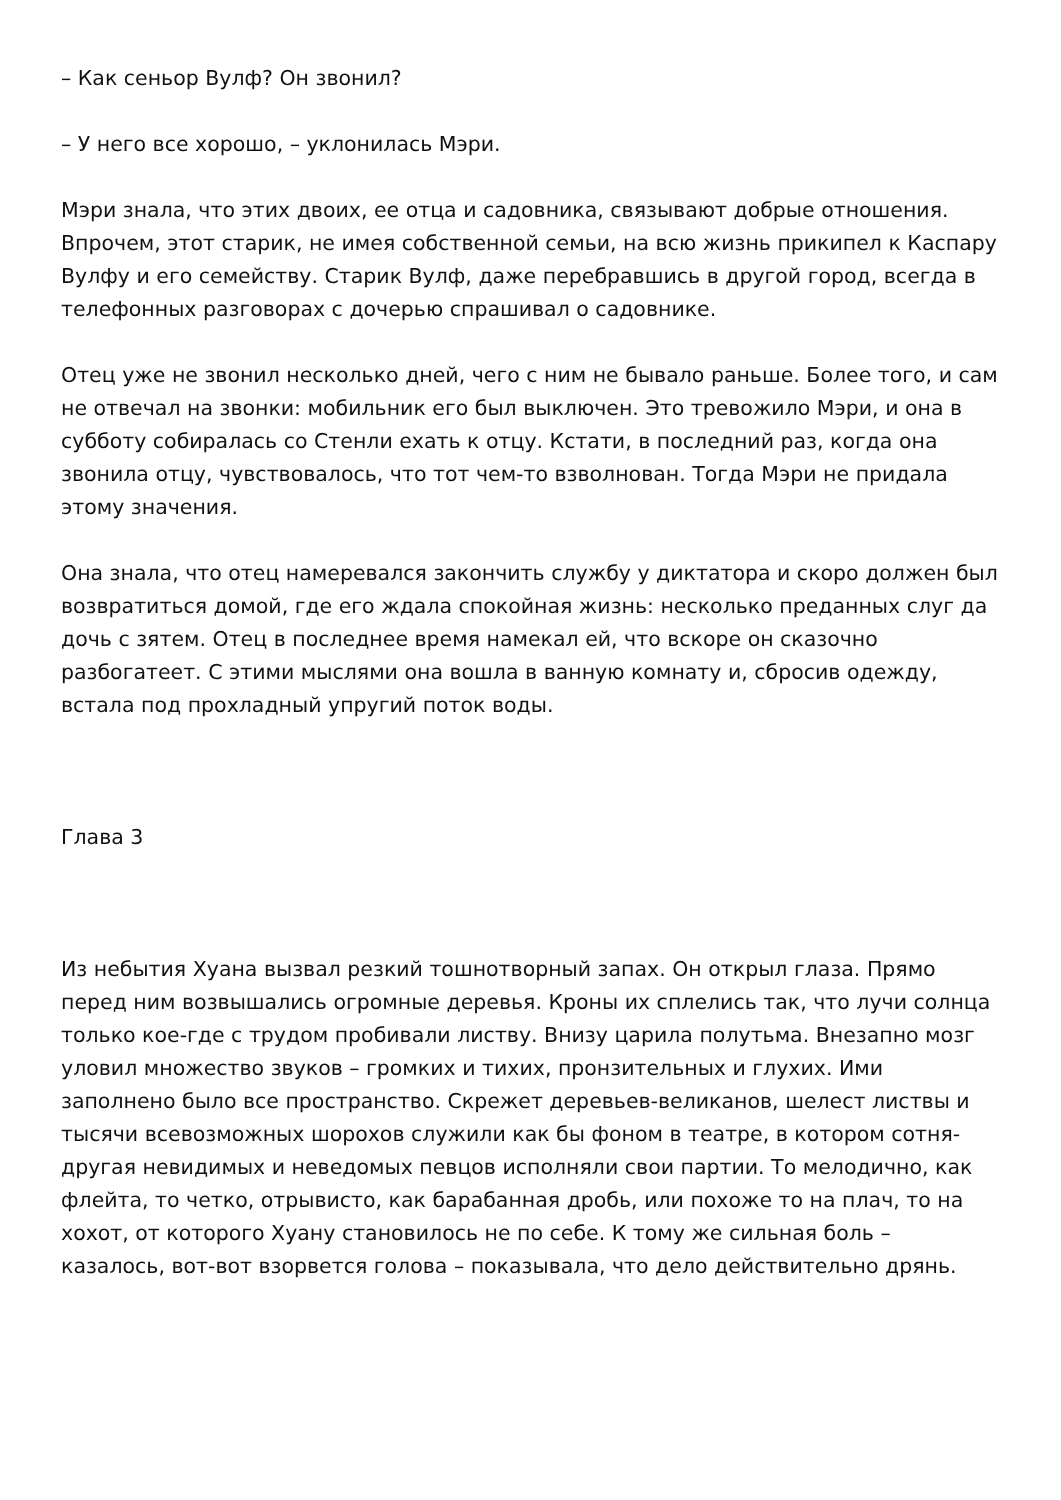– Как сеньор Вулф? Он звонил?
– У него все хорошо, – уклонилась Мэри.
Мэри знала, что этих двоих, ее отца и садовника, связывают добрые отношения. Впрочем, этот старик, не имея собственной семьи, на всю жизнь прикипел к Каспару Вулфу и его семейству. Старик Вулф, даже перебравшись в другой город, всегда в телефонных разговорах с дочерью спрашивал о садовнике.
Отец уже не звонил несколько дней, чего с ним не бывало раньше. Более того, и сам не отвечал на звонки: мобильник его был выключен. Это тревожило Мэри, и она в субботу собиралась со Стенли ехать к отцу. Кстати, в последний раз, когда она звонила отцу, чувствовалось, что тот чем-то взволнован. Тогда Мэри не придала этому значения.
Она знала, что отец намеревался закончить службу у диктатора и скоро должен был возвратиться домой, где его ждала спокойная жизнь: несколько преданных слуг да дочь с зятем. Отец в последнее время намекал ей, что вскоре он сказочно разбогатеет. С этими мыслями она вошла в ванную комнату и, сбросив одежду, встала под прохладный упругий поток воды.
Глава 3
Из небытия Хуана вызвал резкий тошнотворный запах. Он открыл глаза. Прямо перед ним возвышались огромные деревья. Кроны их сплелись так, что лучи солнца только кое-где с трудом пробивали листву. Внизу царила полутьма. Внезапно мозг уловил множество звуков – громких и тихих, пронзительных и глухих. Ими заполнено было все пространство. Скрежет деревьев-великанов, шелест листвы и тысячи всевозможных шорохов служили как бы фоном в театре, в котором сотня-другая невидимых и неведомых певцов исполняли свои партии. То мелодично, как флейта, то четко, отрывисто, как барабанная дробь, или похоже то на плач, то на хохот, от которого Хуану становилось не по себе. К тому же сильная боль – казалось, вот-вот взорвется голова – показывала, что дело действительно дрянь.